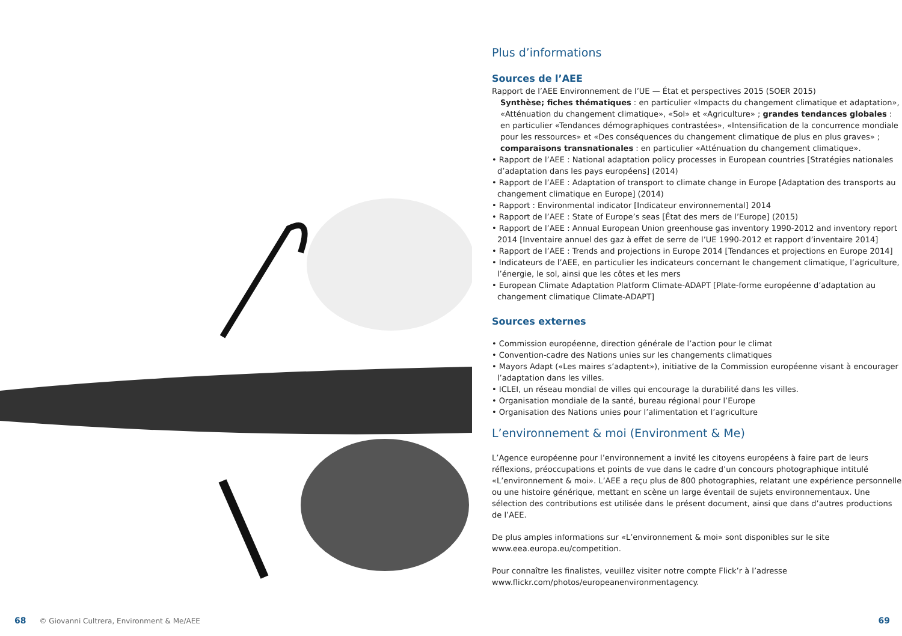68 © Giovanni Cultrera, Environment & Me/AEE
Plus d’informations
Sources de l’AEE
Rapport de l’AEE Environnement de l’UE — État et perspectives 2015 (SOER 2015)
Synthèse; fiches thématiques : en particulier «Impacts du changement climatique et adaptation», «Atténuation du changement climatique», «Sol» et «Agriculture» ; grandes tendances globales : en particulier «Tendances démographiques contrastées», «Intensification de la concurrence mondiale pour les ressources» et «Des conséquences du changement climatique de plus en plus graves» ; comparaisons transnationales : en particulier «Atténuation du changement climatique».
• Rapport de l’AEE : National adaptation policy processes in European countries [Stratégies nationales d’adaptation dans les pays européens] (2014)
• Rapport de l’AEE : Adaptation of transport to climate change in Europe [Adaptation des transports au changement climatique en Europe] (2014)
• Rapport : Environmental indicator [Indicateur environnemental] 2014
• Rapport de l’AEE : State of Europe’s seas [État des mers de l’Europe] (2015)
• Rapport de l’AEE : Annual European Union greenhouse gas inventory 1990-2012 and inventory report 2014 [Inventaire annuel des gaz à effet de serre de l’UE 1990-2012 et rapport d’inventaire 2014]
• Rapport de l’AEE : Trends and projections in Europe 2014 [Tendances et projections en Europe 2014]
• Indicateurs de l’AEE, en particulier les indicateurs concernant le changement climatique, l’agriculture, l’énergie, le sol, ainsi que les côtes et les mers
• European Climate Adaptation Platform Climate-ADAPT [Plate-forme européenne d’adaptation au changement climatique Climate-ADAPT]
Sources externes
• Commission européenne, direction générale de l’action pour le climat
• Convention-cadre des Nations unies sur les changements climatiques
• Mayors Adapt («Les maires s’adaptent»), initiative de la Commission européenne visant à encourager l’adaptation dans les villes.
• ICLEI, un réseau mondial de villes qui encourage la durabilité dans les villes.
• Organisation mondiale de la santé, bureau régional pour l’Europe
• Organisation des Nations unies pour l’alimentation et l’agriculture
L’environnement & moi (Environment & Me)
L’Agence européenne pour l’environnement a invité les citoyens européens à faire part de leurs réflexions, préoccupations et points de vue dans le cadre d’un concours photographique intitulé «L’environnement & moi». L’AEE a reçu plus de 800 photographies, relatant une expérience personnelle ou une histoire générique, mettant en scène un large éventail de sujets environnementaux. Une sélection des contributions est utilisée dans le présent document, ainsi que dans d’autres productions de l’AEE.
De plus amples informations sur «L’environnement & moi» sont disponibles sur le site www.eea.europa.eu/competition.
Pour connaître les finalistes, veuillez visiter notre compte Flick’r à l’adresse www.flickr.com/photos/europeanenvironmentagency.
69